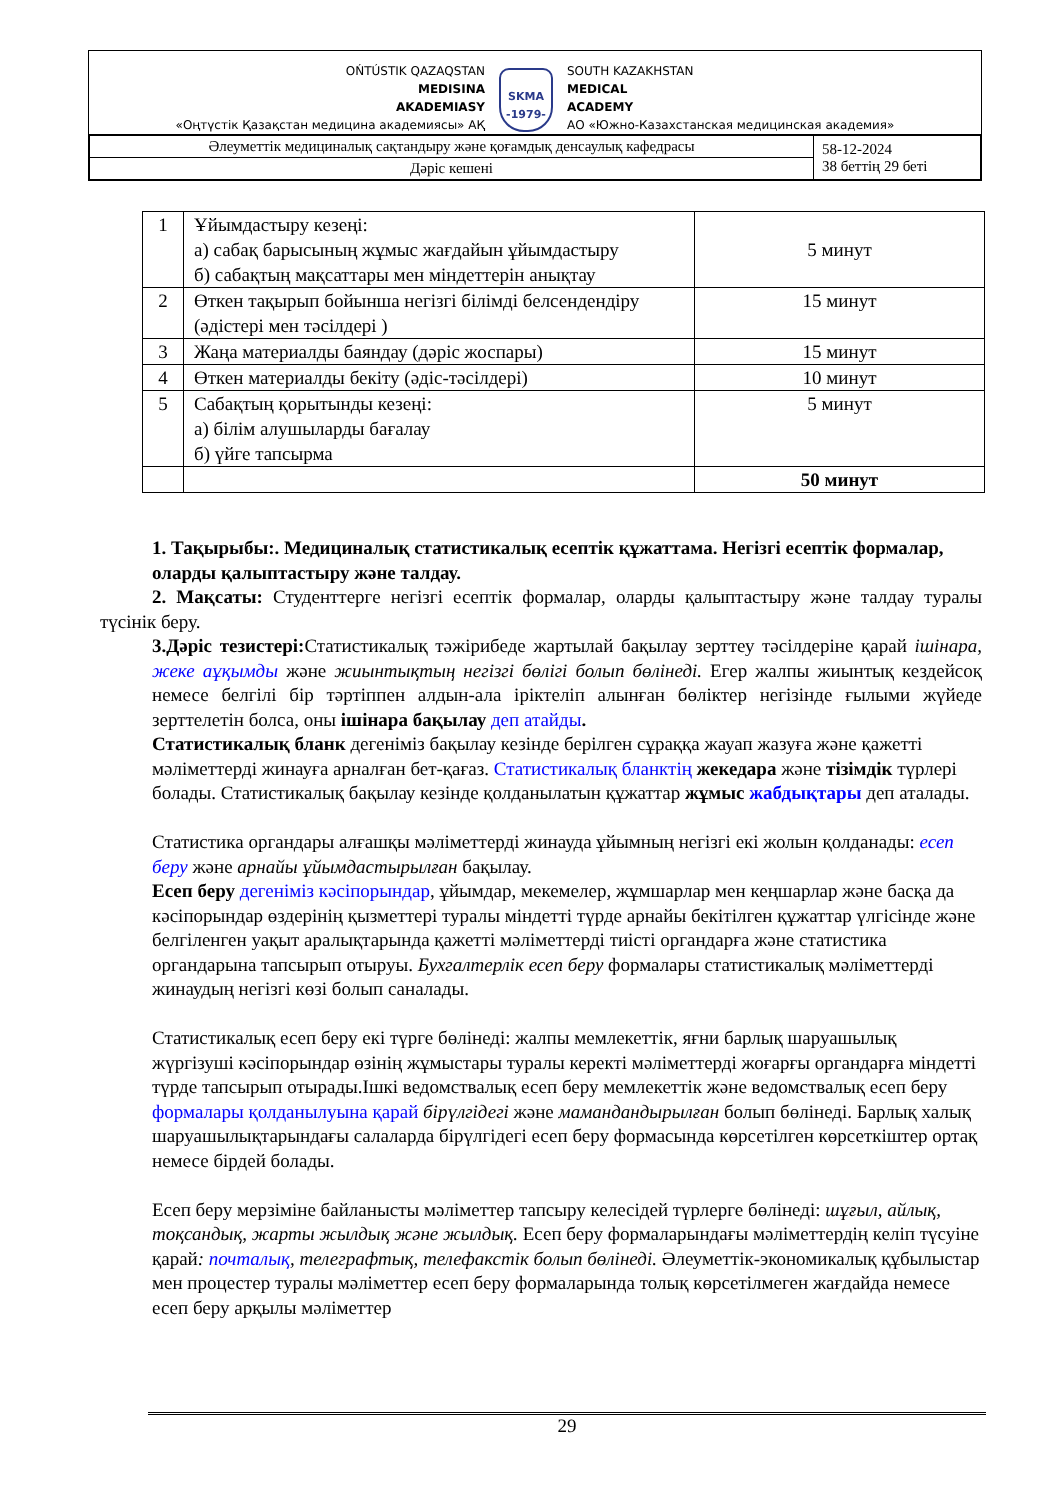OŃTÚSTIK QAZAQSTAN
MEDISINA
AKADEMIASY
«Оңтүстік Қазақстан медицина академиясы» АҚ
SKMA
-1979-
SOUTH KAZAKHSTAN
MEDICAL
ACADEMY
АО «Южно-Казахстанская медицинская академия»
| Әлеуметтік медициналық сақтандыру және қоғамдық денсаулық кафедрасы | 58-12-2024 38 беттің 29 беті |
| Дәріс кешені | |
| 1 | Ұйымдастыру кезеңі: а) сабақ барысының жұмыс жағдайын ұйымдастыру б) сабақтың мақсаттары мен міндеттерін анықтау | 5 минут |
| 2 | Өткен тақырып бойынша негізгі білімді белсендендіру (әдістері мен тәсілдері ) | 15 минут |
| 3 | Жаңа материалды баяндау (дәріс жоспары) | 15 минут |
| 4 | Өткен материалды бекіту (әдіс-тәсілдері) | 10 минут |
| 5 | Сабақтың қорытынды кезеңі: а) білім алушыларды бағалау б) үйге тапсырма | 5 минут |
| | | 50 минут |
1. Тақырыбы:. Медициналық статистикалық есептік құжаттама. Негізгі есептік формалар, оларды қалыптастыру және талдау.
2. Мақсаты: Студенттерге негізгі есептік формалар, оларды қалыптастыру және талдау туралы түсінік беру.
3.Дәріс тезистері: Статистикалық тәжірибеде жартылай бақылау зерттеу тәсілдеріне қарай ішінара, жеке аұқымды және жиынтықтың негізгі бөлігі болып бөлінеді. Егер жалпы жиынтық кездейсоқ немесе белгілі бір тәртіппен алдын-ала іріктеліп алынған бөліктер негізінде ғылыми жүйеде зерттелетін болса, оны ішінара бақылау деп атайды.
Статистикалық бланк дегеніміз бақылау кезінде берілген сұраққа жауап жазуға және қажетті мәліметтерді жинауға арналған бет-қағаз. Статистикалық бланктің жекедара және тізімдік түрлері болады. Статистикалық бақылау кезінде қолданылатын құжаттар жұмыс жабдықтары деп аталады.
Статистика органдары алғашқы мәліметтерді жинауда ұйымның негізгі екі жолын қолданады: есеп беру және арнайы ұйымдастырылған бақылау.
Есеп беру дегеніміз кәсіпорындар, ұйымдар, мекемелер, жұмшарлар мен кеңшарлар және басқа да кәсіпорындар өздерінің қызметтері туралы міндетті түрде арнайы бекітілген құжаттар үлгісінде және белгіленген уақыт аралықтарында қажетті мәліметтерді тиісті органдарға және статистика органдарына тапсырып отыруы. Бухгалтерлік есеп беру формалары статистикалық мәліметтерді жинаудың негізгі көзі болып саналады.
Статистикалық есеп беру екі түрге бөлінеді: жалпы мемлекеттік, яғни барлық шаруашылық жүргізуші кәсіпорындар өзінің жұмыстары туралы керекті мәліметтерді жоғарғы органдарға міндетті түрде тапсырып отырады.Ішкі ведомствалық есеп беру мемлекеттік және ведомствалық есеп беру формалары қолданылуына қарай бірүлгідегі және мамандандырылған болып бөлінеді. Барлық халық шаруашылықтарындағы салаларда бірүлгідегі есеп беру формасында көрсетілген көрсеткіштер ортақ немесе бірдей болады.
Есеп беру мерзіміне байланысты мәліметтер тапсыру келесідей түрлерге бөлінеді: шұғыл, айлық, тоқсандық, жарты жылдық және жылдық. Есеп беру формаларындағы мәліметтердің келіп түсуіне қарай: почталық, телеграфтық, телефакстік болып бөлінеді. Әлеуметтік-экономикалық құбылыстар мен процестер туралы мәліметтер есеп беру формаларында толық көрсетілмеген жағдайда немесе есеп беру арқылы мәліметтер
29